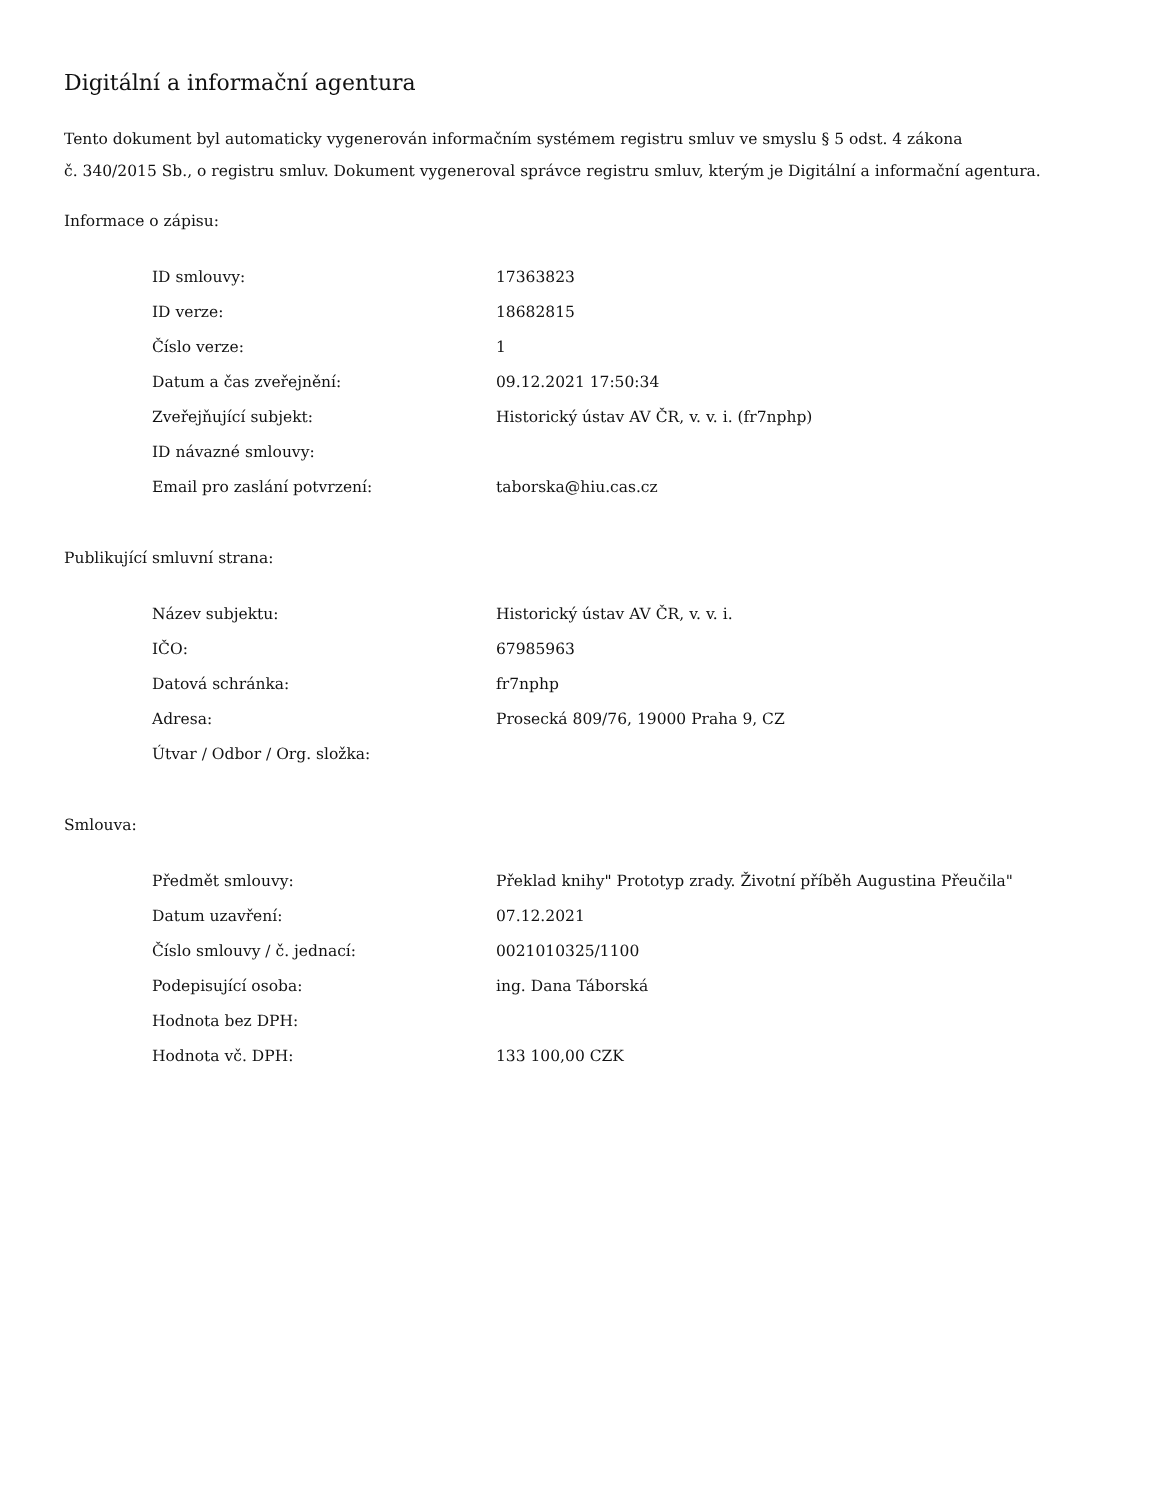Digitální a informační agentura
Tento dokument byl automaticky vygenerován informačním systémem registru smluv ve smyslu § 5 odst. 4 zákona
č. 340/2015 Sb., o registru smluv. Dokument vygeneroval správce registru smluv, kterým je Digitální a informační agentura.
Informace o zápisu:
| ID smlouvy: | 17363823 |
| ID verze: | 18682815 |
| Číslo verze: | 1 |
| Datum a čas zveřejnění: | 09.12.2021 17:50:34 |
| Zveřejňující subjekt: | Historický ústav AV ČR, v. v. i. (fr7nphp) |
| ID návazné smlouvy: | |
| Email pro zaslání potvrzení: | taborska@hiu.cas.cz |
Publikující smluvní strana:
| Název subjektu: | Historický ústav AV ČR, v. v. i. |
| IČO: | 67985963 |
| Datová schránka: | fr7nphp |
| Adresa: | Prosecká 809/76, 19000 Praha 9, CZ |
| Útvar / Odbor / Org. složka: | |
Smlouva:
| Předmět smlouvy: | Překlad knihy" Prototyp zrady. Životní příběh Augustina Přeučila" |
| Datum uzavření: | 07.12.2021 |
| Číslo smlouvy / č. jednací: | 0021010325/1100 |
| Podepisující osoba: | ing. Dana Táborská |
| Hodnota bez DPH: | |
| Hodnota vč. DPH: | 133 100,00 CZK |